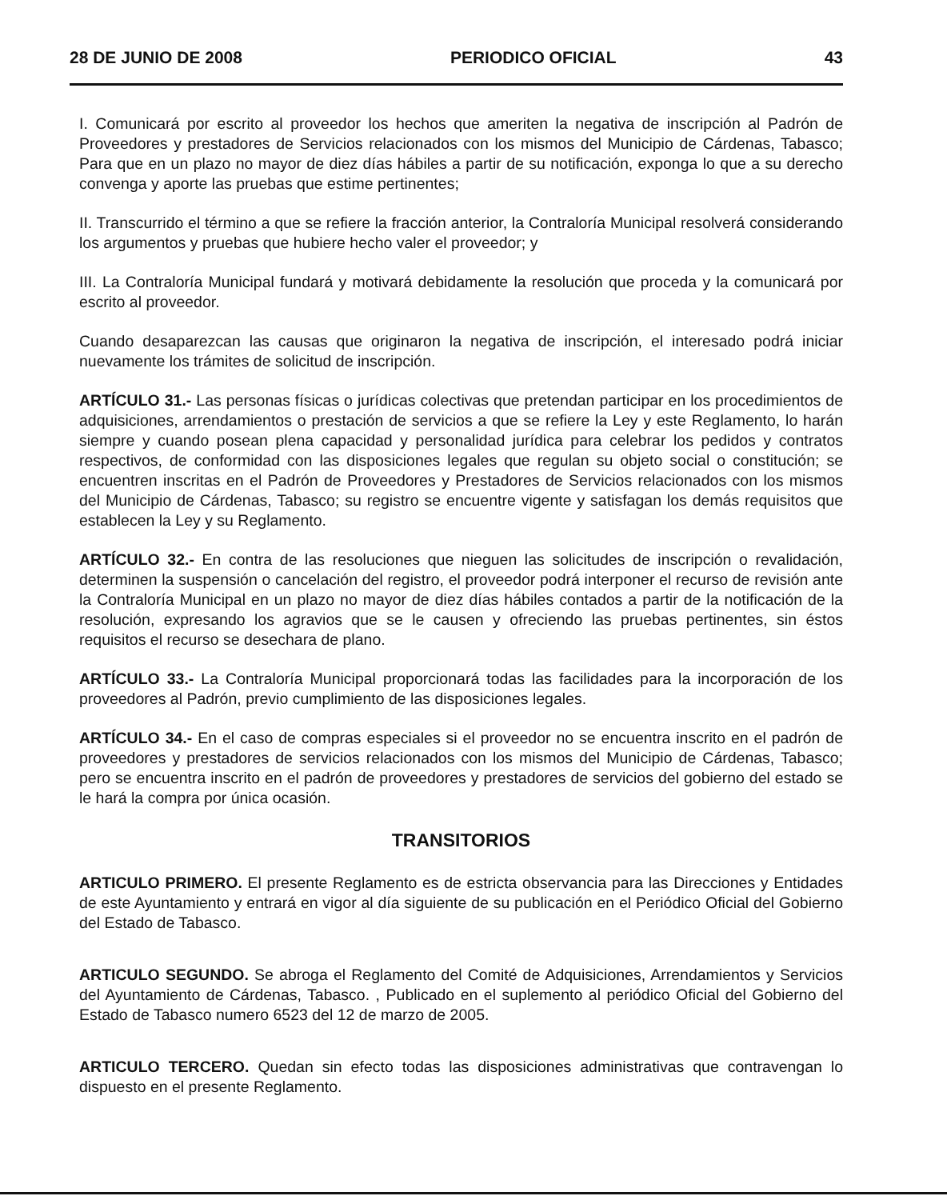28 DE JUNIO DE 2008 PERIODICO OFICIAL 43
I. Comunicará por escrito al proveedor los hechos que ameriten la negativa de inscripción al Padrón de Proveedores y prestadores de Servicios relacionados con los mismos del Municipio de Cárdenas, Tabasco; Para que en un plazo no mayor de diez días hábiles a partir de su notificación, exponga lo que a su derecho convenga y aporte las pruebas que estime pertinentes;
II. Transcurrido el término a que se refiere la fracción anterior, la Contraloría Municipal resolverá considerando los argumentos y pruebas que hubiere hecho valer el proveedor; y
III. La Contraloría Municipal fundará y motivará debidamente la resolución que proceda y la comunicará por escrito al proveedor.
Cuando desaparezcan las causas que originaron la negativa de inscripción, el interesado podrá iniciar nuevamente los trámites de solicitud de inscripción.
ARTÍCULO 31.- Las personas físicas o jurídicas colectivas que pretendan participar en los procedimientos de adquisiciones, arrendamientos o prestación de servicios a que se refiere la Ley y este Reglamento, lo harán siempre y cuando posean plena capacidad y personalidad jurídica para celebrar los pedidos y contratos respectivos, de conformidad con las disposiciones legales que regulan su objeto social o constitución; se encuentren inscritas en el Padrón de Proveedores y Prestadores de Servicios relacionados con los mismos del Municipio de Cárdenas, Tabasco; su registro se encuentre vigente y satisfagan los demás requisitos que establecen la Ley y su Reglamento.
ARTÍCULO 32.- En contra de las resoluciones que nieguen las solicitudes de inscripción o revalidación, determinen la suspensión o cancelación del registro, el proveedor podrá interponer el recurso de revisión ante la Contraloría Municipal en un plazo no mayor de diez días hábiles contados a partir de la notificación de la resolución, expresando los agravios que se le causen y ofreciendo las pruebas pertinentes, sin éstos requisitos el recurso se desechara de plano.
ARTÍCULO 33.- La Contraloría Municipal proporcionará todas las facilidades para la incorporación de los proveedores al Padrón, previo cumplimiento de las disposiciones legales.
ARTÍCULO 34.- En el caso de compras especiales si el proveedor no se encuentra inscrito en el padrón de proveedores y prestadores de servicios relacionados con los mismos del Municipio de Cárdenas, Tabasco; pero se encuentra inscrito en el padrón de proveedores y prestadores de servicios del gobierno del estado se le hará la compra por única ocasión.
TRANSITORIOS
ARTICULO PRIMERO. El presente Reglamento es de estricta observancia para las Direcciones y Entidades de este Ayuntamiento y entrará en vigor al día siguiente de su publicación en el Periódico Oficial del Gobierno del Estado de Tabasco.
ARTICULO SEGUNDO. Se abroga el Reglamento del Comité de Adquisiciones, Arrendamientos y Servicios del Ayuntamiento de Cárdenas, Tabasco. , Publicado en el suplemento al periódico Oficial del Gobierno del Estado de Tabasco numero 6523 del 12 de marzo de 2005.
ARTICULO TERCERO. Quedan sin efecto todas las disposiciones administrativas que contravengan lo dispuesto en el presente Reglamento.